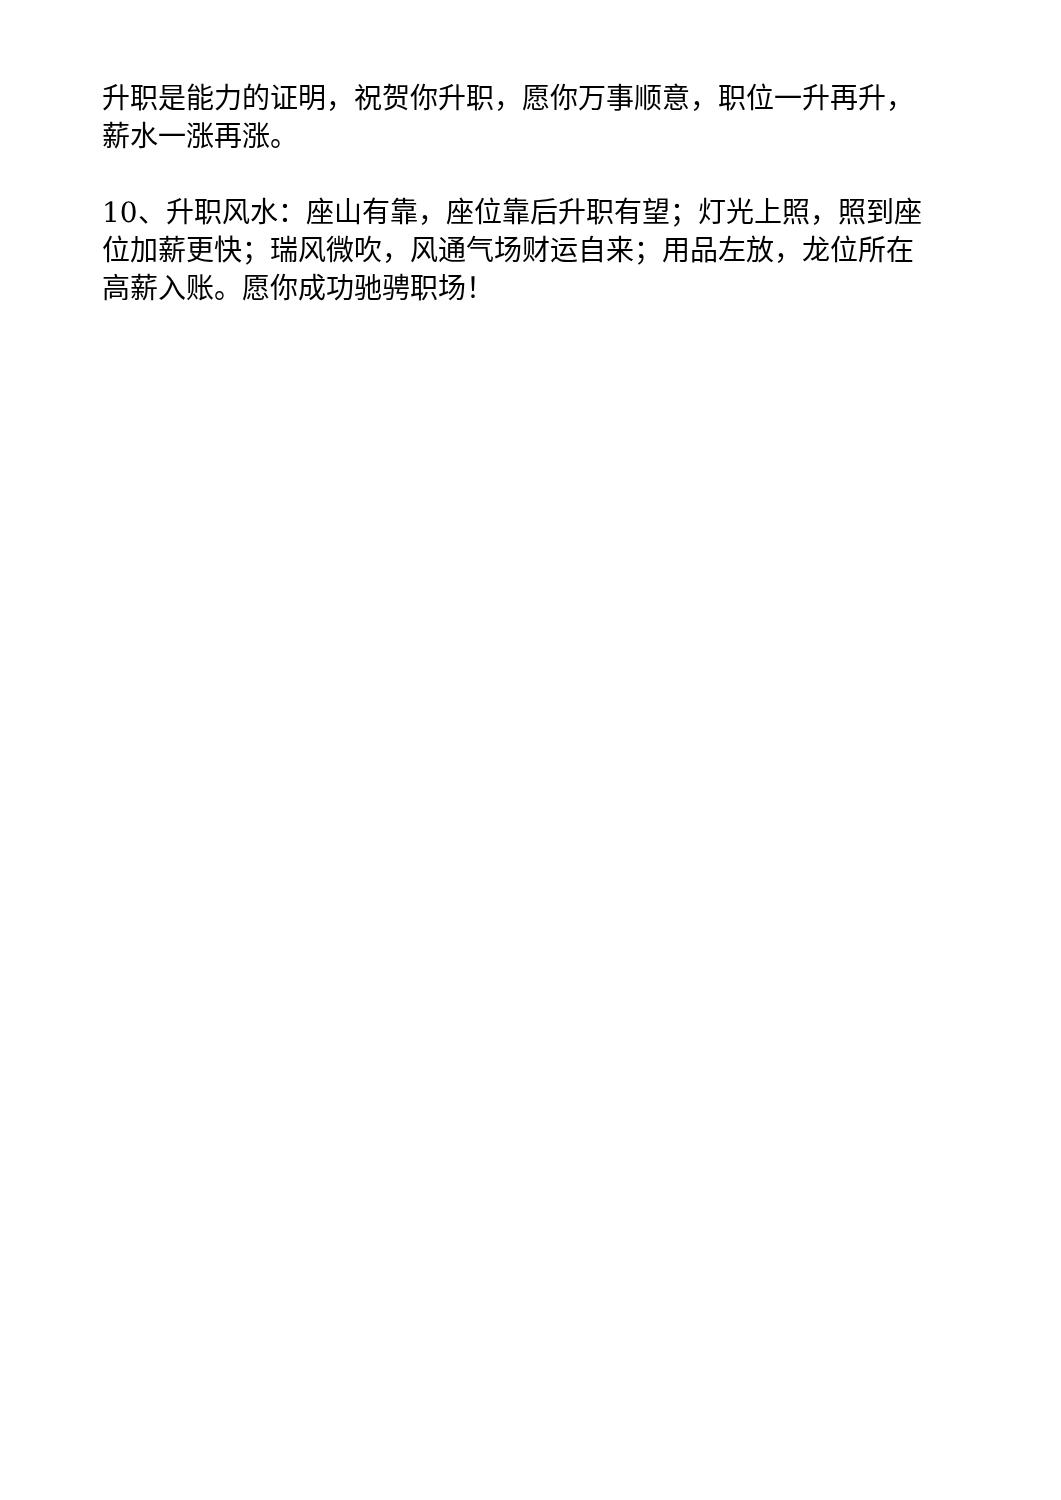升职是能力的证明，祝贺你升职，愿你万事顺意，职位一升再升，薪水一涨再涨。
10、升职风水：座山有靠，座位靠后升职有望；灯光上照，照到座位加薪更快；瑞风微吹，风通气场财运自来；用品左放，龙位所在高薪入账。愿你成功驰骋职场！